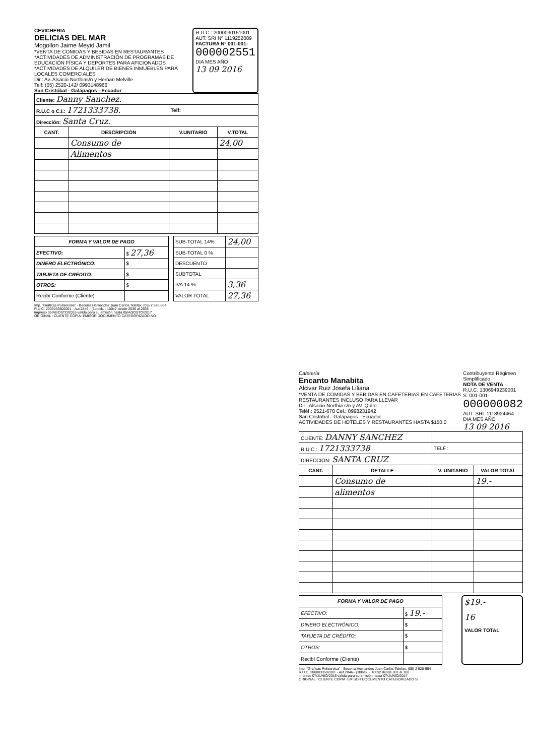CEVICHERIA
DELICIAS DEL MAR
Mogollon Jaime Meyid Jamil
*VENTA DE COMIDAS Y BEBIDAS EN RESTAURANTES
*ACTIVIDADES DE ADMINISTRACIÓN DE PROGRAMAS DE EDUCACIÓN FÍSICA Y DEPORTES PARA AFICIONADOS
*ACTIVIDADES DE ALQUILER DE BIENES INMUEBLES PARA LOCALES COMERCIALES
Dir.: Av. Alsacio Northias/n y Hernan Melville
Telf: (05) 2520-142/ 0993148966
San Cristóbal - Galápagos - Ecuador
R.U.C.: 2000030151001
AUT. SRI Nº 1119252089
FACTURA Nº 001-001-
000002551
DIA MES AÑO
13 09 2016
| Cliente: Danny Sanchez. | | | |
| R.U.C o C.I.: 1721333738. | | Telf: | |
| Dirección: Santa Cruz. | | | |
| CANT. | DESCRIPCION | V.UNITARIO | V.TOTAL |
| | Consumo de | | 24,00 |
| | Alimentos | | |
| FORMA Y VALOR DE PAGO | |
| --- | --- |
| EFECTIVO: | $ 27,36 |
| DINERO ELECTRÓNICO: | $ |
| TARJETA DE CRÉDITO: | $ |
| OTROS: | $ |
| Recibí Conforme (Cliente) | |
| SUB-TOTAL 14% | 24,00 |
| SUB-TOTAL 0 % | |
| DESCUENTO | |
| SUBTOTAL | |
| IVA 14 % | 3,36 |
| VALOR TOTAL | 27,36 |
Imp. "Graficas Poliservisa" - Becerra Hernandez Juan Carlos Telefax: (05) 2 520-564
R.U.C. 2000033502001 - Aut.2846 - (1block. - 100x2 desde 2536 al 2635
impreso 05/AGOSTO/2016 valida para su emisión hasta 05/AGOSTO/2017
ORIGINAL : CLIENTE COPIA: EMISOR DOCUMENTO CATEGORIZADO NO
Cafetería
Encanto Manabita
Alcivar Ruiz Josefa Liliana
*VENTA DE COMIDAS Y BEBIDAS EN CAFETERIAS EN CAFETERIAS RESTAURANTES INCLUSO PARA LLEVAR
Dir.: Alsacio Northia s/n y AV. Quito
Teléf.: 2521-678 Cel.: 0998231942
San Cristóbal - Galápagos - Ecuador
ACTIVIDADES DE HOTELES Y RESTAURANTES HASTA $150.0
Contribuyente Régimen Simplificado
NOTA DE VENTA
R.U.C. 1306949239001
S. 001-001-
000000082
AUT. SRI. 1118924464
DIA MES AÑO
13 09 2016
| CLIENTE: DANNY SANCHEZ | | | |
| R.U.C.: 1721333738 | | TELF.: | |
| DIRECCION: SANTA CRUZ | | | |
| CANT. | DETALLE | V. UNITARIO | VALOR TOTAL |
| | Consumo de | | 19.- |
| | alimentos | | |
| FORMA Y VALOR DE PAGO | |
| --- | --- |
| EFECTIVO: | $ 19.- |
| DINERO ELECTRÓNICO: | $ |
| TARJETA DE CRÉDITO: | $ |
| OTROS: | $ |
| Recibí Conforme (Cliente) | |
$19.-
16
VALOR TOTAL
Imp. "Graficas Poliservisa" - Becerra Hernandes Juan Carlos Telefax: (05) 2 520-564
R.U.C. 2000033502001 - Aut.2846 - (1block. - 100x2 desde 001 al 100
impreso 07/JUNIO/2016 valida para su emisión hasta 07/JUNIO/2017
ORIGINAL : CLIENTE COPIA: EMISOR DOCUMENTO CATEGORIZADO SI